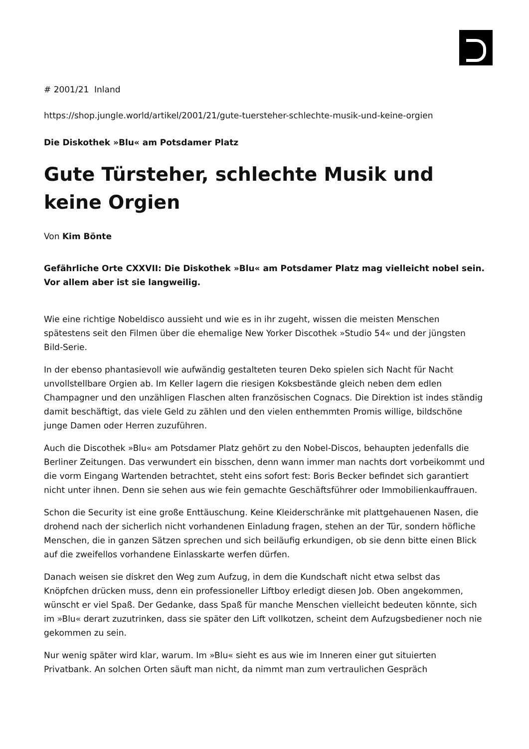# 2001/21 Inland
https://shop.jungle.world/artikel/2001/21/gute-tuersteher-schlechte-musik-und-keine-orgien
Die Diskothek »Blu« am Potsdamer Platz
Gute Türsteher, schlechte Musik und keine Orgien
Von Kim Bönte
Gefährliche Orte CXXVII: Die Diskothek »Blu« am Potsdamer Platz mag vielleicht nobel sein. Vor allem aber ist sie langweilig.
Wie eine richtige Nobeldisco aussieht und wie es in ihr zugeht, wissen die meisten Menschen spätestens seit den Filmen über die ehemalige New Yorker Discothek »Studio 54« und der jüngsten Bild-Serie.
In der ebenso phantasievoll wie aufwändig gestalteten teuren Deko spielen sich Nacht für Nacht unvollstellbare Orgien ab. Im Keller lagern die riesigen Koksbestände gleich neben dem edlen Champagner und den unzähligen Flaschen alten französischen Cognacs. Die Direktion ist indes ständig damit beschäftigt, das viele Geld zu zählen und den vielen enthemmten Promis willige, bildschöne junge Damen oder Herren zuzuführen.
Auch die Discothek »Blu« am Potsdamer Platz gehört zu den Nobel-Discos, behaupten jedenfalls die Berliner Zeitungen. Das verwundert ein bisschen, denn wann immer man nachts dort vorbeikommt und die vorm Eingang Wartenden betrachtet, steht eins sofort fest: Boris Becker befindet sich garantiert nicht unter ihnen. Denn sie sehen aus wie fein gemachte Geschäftsführer oder Immobilienkauffrauen.
Schon die Security ist eine große Enttäuschung. Keine Kleiderschränke mit plattgehauenen Nasen, die drohend nach der sicherlich nicht vorhandenen Einladung fragen, stehen an der Tür, sondern höfliche Menschen, die in ganzen Sätzen sprechen und sich beiläufig erkundigen, ob sie denn bitte einen Blick auf die zweifellos vorhandene Einlasskarte werfen dürfen.
Danach weisen sie diskret den Weg zum Aufzug, in dem die Kundschaft nicht etwa selbst das Knöpfchen drücken muss, denn ein professioneller Liftboy erledigt diesen Job. Oben angekommen, wünscht er viel Spaß. Der Gedanke, dass Spaß für manche Menschen vielleicht bedeuten könnte, sich im »Blu« derart zuzutrinken, dass sie später den Lift vollkotzen, scheint dem Aufzugsbediener noch nie gekommen zu sein.
Nur wenig später wird klar, warum. Im »Blu« sieht es aus wie im Inneren einer gut situierten Privatbank. An solchen Orten säuft man nicht, da nimmt man zum vertraulichen Gespräch